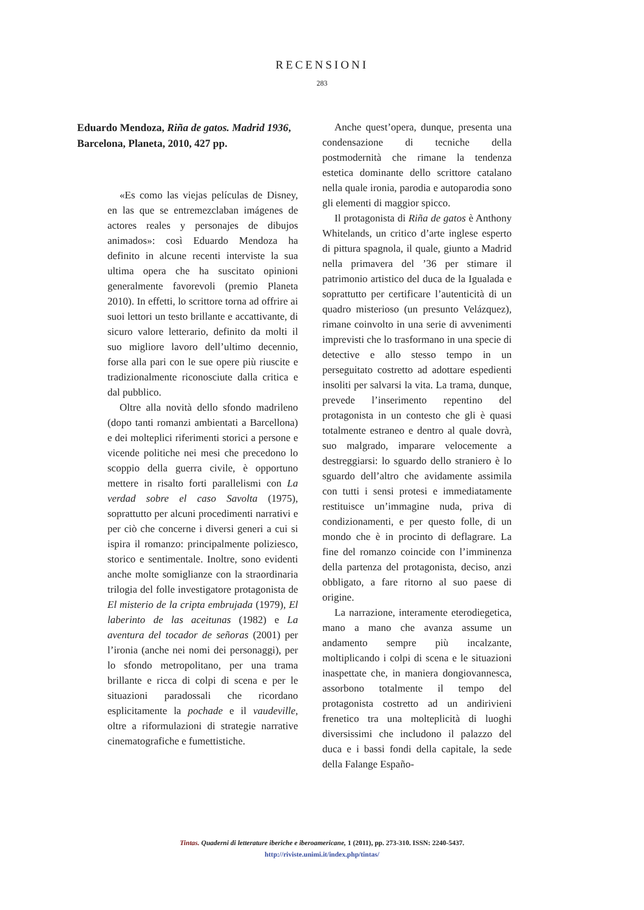RECENSIONI
283
Eduardo Mendoza, Riña de gatos. Madrid 1936, Barcelona, Planeta, 2010, 427 pp.
«Es como las viejas películas de Disney, en las que se entremezclaban imágenes de actores reales y personajes de dibujos animados»: così Eduardo Mendoza ha definito in alcune recenti interviste la sua ultima opera che ha suscitato opinioni generalmente favorevoli (premio Planeta 2010). In effetti, lo scrittore torna ad offrire ai suoi lettori un testo brillante e accattivante, di sicuro valore letterario, definito da molti il suo migliore lavoro dell’ultimo decennio, forse alla pari con le sue opere più riuscite e tradizionalmente riconosciute dalla critica e dal pubblico.
Oltre alla novità dello sfondo madrileno (dopo tanti romanzi ambientati a Barcellona) e dei molteplici riferimenti storici a persone e vicende politiche nei mesi che precedono lo scoppio della guerra civile, è opportuno mettere in risalto forti parallelismi con La verdad sobre el caso Savolta (1975), soprattutto per alcuni procedimenti narrativi e per ciò che concerne i diversi generi a cui si ispira il romanzo: principalmente poliziesco, storico e sentimentale. Inoltre, sono evidenti anche molte somiglianze con la straordinaria trilogia del folle investigatore protagonista de El misterio de la cripta embrujada (1979), El laberinto de las aceitunas (1982) e La aventura del tocador de señoras (2001) per l’ironia (anche nei nomi dei personaggi), per lo sfondo metropolitano, per una trama brillante e ricca di colpi di scena e per le situazioni paradossali che ricordano esplicitamente la pochade e il vaudeville, oltre a riformulazioni di strategie narrative cinematografiche e fumettistiche.
Anche quest’opera, dunque, presenta una condensazione di tecniche della postmodernità che rimane la tendenza estetica dominante dello scrittore catalano nella quale ironia, parodia e autoparodia sono gli elementi di maggior spicco.
Il protagonista di Riña de gatos è Anthony Whitelands, un critico d’arte inglese esperto di pittura spagnola, il quale, giunto a Madrid nella primavera del ’36 per stimare il patrimonio artistico del duca de la Igualada e soprattutto per certificare l’autenticità di un quadro misterioso (un presunto Velázquez), rimane coinvolto in una serie di avvenimenti imprevisti che lo trasformano in una specie di detective e allo stesso tempo in un perseguitato costretto ad adottare espedienti insoliti per salvarsi la vita. La trama, dunque, prevede l’inserimento repentino del protagonista in un contesto che gli è quasi totalmente estraneo e dentro al quale dovrà, suo malgrado, imparare velocemente a destreggiarsi: lo sguardo dello straniero è lo sguardo dell’altro che avidamente assimila con tutti i sensi protesi e immediatamente restituisce un’immagine nuda, priva di condizionamenti, e per questo folle, di un mondo che è in procinto di deflagrare. La fine del romanzo coincide con l’imminenza della partenza del protagonista, deciso, anzi obbligato, a fare ritorno al suo paese di origine.
La narrazione, interamente eterodiegetica, mano a mano che avanza assume un andamento sempre più incalzante, moltiplicando i colpi di scena e le situazioni inaspettate che, in maniera dongiovannesca, assorbono totalmente il tempo del protagonista costretto ad un andirivieni frenetico tra una molteplicità di luoghi diversissimi che includono il palazzo del duca e i bassi fondi della capitale, la sede della Falange Españo-
Tintas. Quaderni di letterature iberiche e iberoamericane, 1 (2011), pp. 273-310. ISSN: 2240-5437.
http://riviste.unimi.it/index.php/tintas/